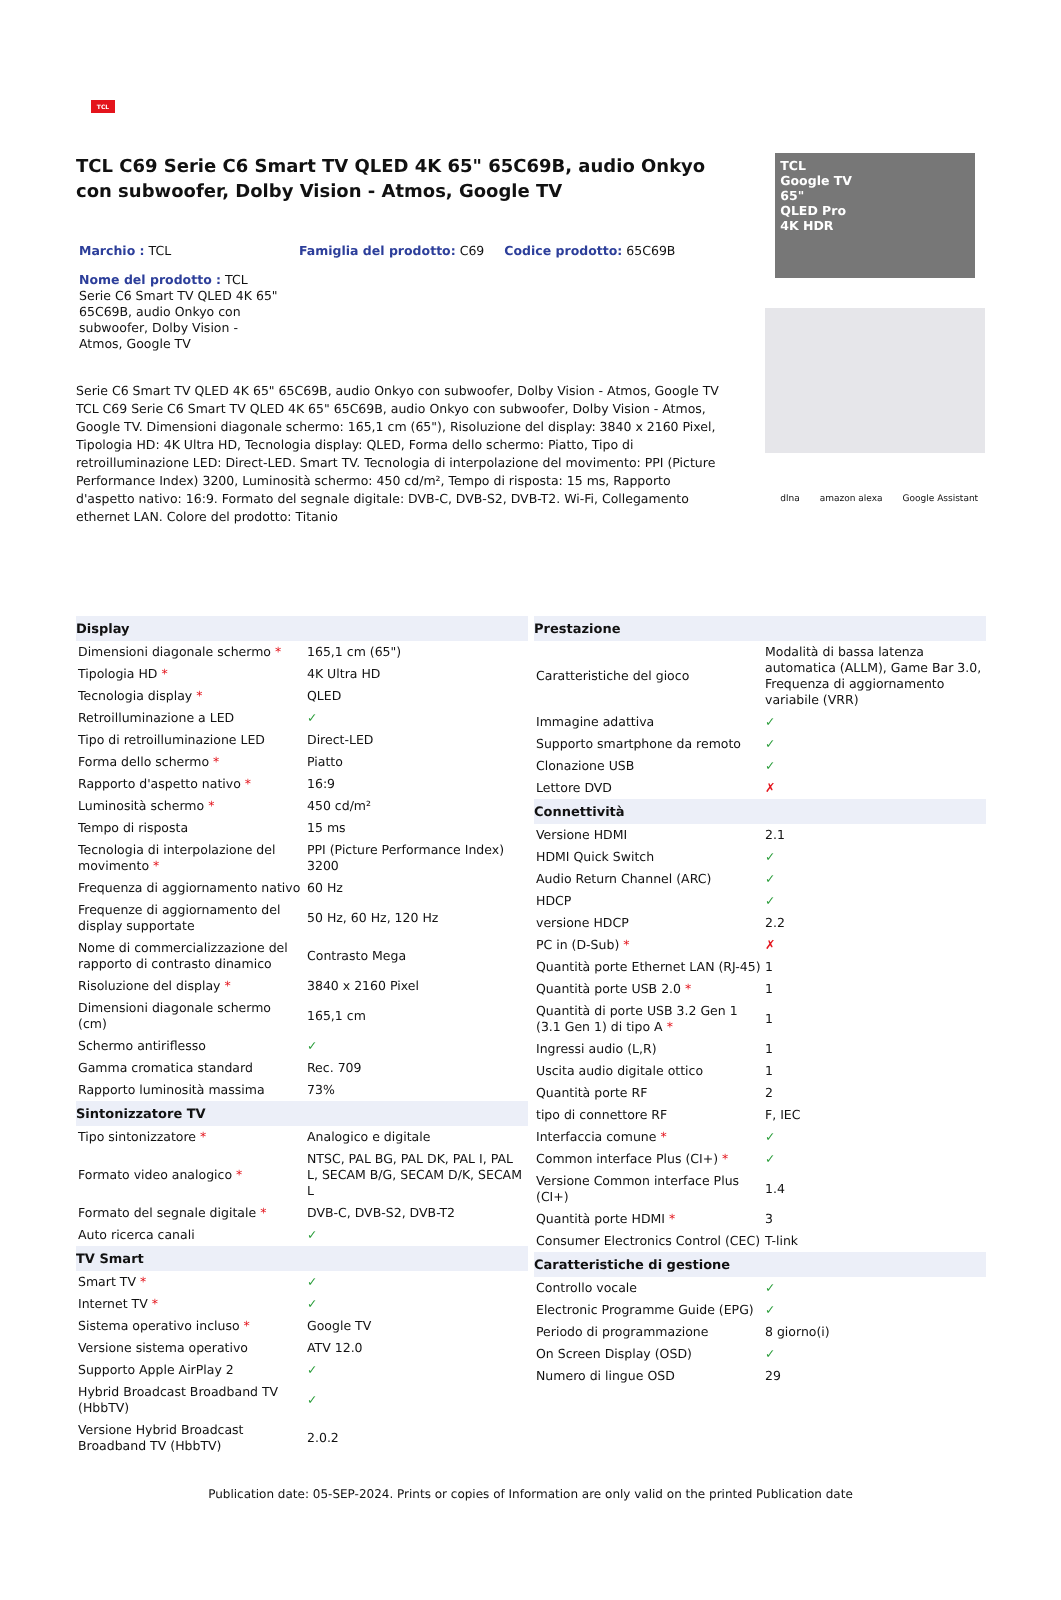TCL
TCL C69 Serie C6 Smart TV QLED 4K 65" 65C69B, audio Onkyo con subwoofer, Dolby Vision - Atmos, Google TV
Marchio : TCL Famiglia del prodotto: C69 Codice prodotto: 65C69B
Nome del prodotto : TCL Serie C6 Smart TV QLED 4K 65" 65C69B, audio Onkyo con subwoofer, Dolby Vision - Atmos, Google TV
Serie C6 Smart TV QLED 4K 65" 65C69B, audio Onkyo con subwoofer, Dolby Vision - Atmos, Google TV
TCL C69 Serie C6 Smart TV QLED 4K 65" 65C69B, audio Onkyo con subwoofer, Dolby Vision - Atmos, Google TV. Dimensioni diagonale schermo: 165,1 cm (65"), Risoluzione del display: 3840 x 2160 Pixel, Tipologia HD: 4K Ultra HD, Tecnologia display: QLED, Forma dello schermo: Piatto, Tipo di retroilluminazione LED: Direct-LED. Smart TV. Tecnologia di interpolazione del movimento: PPI (Picture Performance Index) 3200, Luminosità schermo: 450 cd/m², Tempo di risposta: 15 ms, Rapporto d'aspetto nativo: 16:9. Formato del segnale digitale: DVB-C, DVB-S2, DVB-T2. Wi-Fi, Collegamento ethernet LAN. Colore del prodotto: Titanio
TCL
Google TV
65"
QLED Pro
4K HDR
dlna amazon alexa Google Assistant
| Display | |
| --- | --- |
| Dimensioni diagonale schermo * | 165,1 cm (65") |
| Tipologia HD * | 4K Ultra HD |
| Tecnologia display * | QLED |
| Retroilluminazione a LED | ✓ |
| Tipo di retroilluminazione LED | Direct-LED |
| Forma dello schermo * | Piatto |
| Rapporto d'aspetto nativo * | 16:9 |
| Luminosità schermo * | 450 cd/m² |
| Tempo di risposta | 15 ms |
| Tecnologia di interpolazione del movimento * | PPI (Picture Performance Index) 3200 |
| Frequenza di aggiornamento nativo | 60 Hz |
| Frequenze di aggiornamento del display supportate | 50 Hz, 60 Hz, 120 Hz |
| Nome di commercializzazione del rapporto di contrasto dinamico | Contrasto Mega |
| Risoluzione del display * | 3840 x 2160 Pixel |
| Dimensioni diagonale schermo (cm) | 165,1 cm |
| Schermo antiriflesso | ✓ |
| Gamma cromatica standard | Rec. 709 |
| Rapporto luminosità massima | 73% |
| Sintonizzatore TV | |
| Tipo sintonizzatore * | Analogico e digitale |
| Formato video analogico * | NTSC, PAL BG, PAL DK, PAL I, PAL L, SECAM B/G, SECAM D/K, SECAM L |
| Formato del segnale digitale * | DVB-C, DVB-S2, DVB-T2 |
| Auto ricerca canali | ✓ |
| TV Smart | |
| Smart TV * | ✓ |
| Internet TV * | ✓ |
| Sistema operativo incluso * | Google TV |
| Versione sistema operativo | ATV 12.0 |
| Supporto Apple AirPlay 2 | ✓ |
| Hybrid Broadcast Broadband TV (HbbTV) | ✓ |
| Versione Hybrid Broadcast Broadband TV (HbbTV) | 2.0.2 |
| Prestazione | |
| --- | --- |
| Caratteristiche del gioco | Modalità di bassa latenza automatica (ALLM), Game Bar 3.0, Frequenza di aggiornamento variabile (VRR) |
| Immagine adattiva | ✓ |
| Supporto smartphone da remoto | ✓ |
| Clonazione USB | ✓ |
| Lettore DVD | ✗ |
| Connettività | |
| Versione HDMI | 2.1 |
| HDMI Quick Switch | ✓ |
| Audio Return Channel (ARC) | ✓ |
| HDCP | ✓ |
| versione HDCP | 2.2 |
| PC in (D-Sub) * | ✗ |
| Quantità porte Ethernet LAN (RJ-45) | 1 |
| Quantità porte USB 2.0 * | 1 |
| Quantità di porte USB 3.2 Gen 1 (3.1 Gen 1) di tipo A * | 1 |
| Ingressi audio (L,R) | 1 |
| Uscita audio digitale ottico | 1 |
| Quantità porte RF | 2 |
| tipo di connettore RF | F, IEC |
| Interfaccia comune * | ✓ |
| Common interface Plus (CI+) * | ✓ |
| Versione Common interface Plus (CI+) | 1.4 |
| Quantità porte HDMI * | 3 |
| Consumer Electronics Control (CEC) | T-link |
| Caratteristiche di gestione | |
| Controllo vocale | ✓ |
| Electronic Programme Guide (EPG) | ✓ |
| Periodo di programmazione | 8 giorno(i) |
| On Screen Display (OSD) | ✓ |
| Numero di lingue OSD | 29 |
Publication date: 05-SEP-2024. Prints or copies of Information are only valid on the printed Publication date